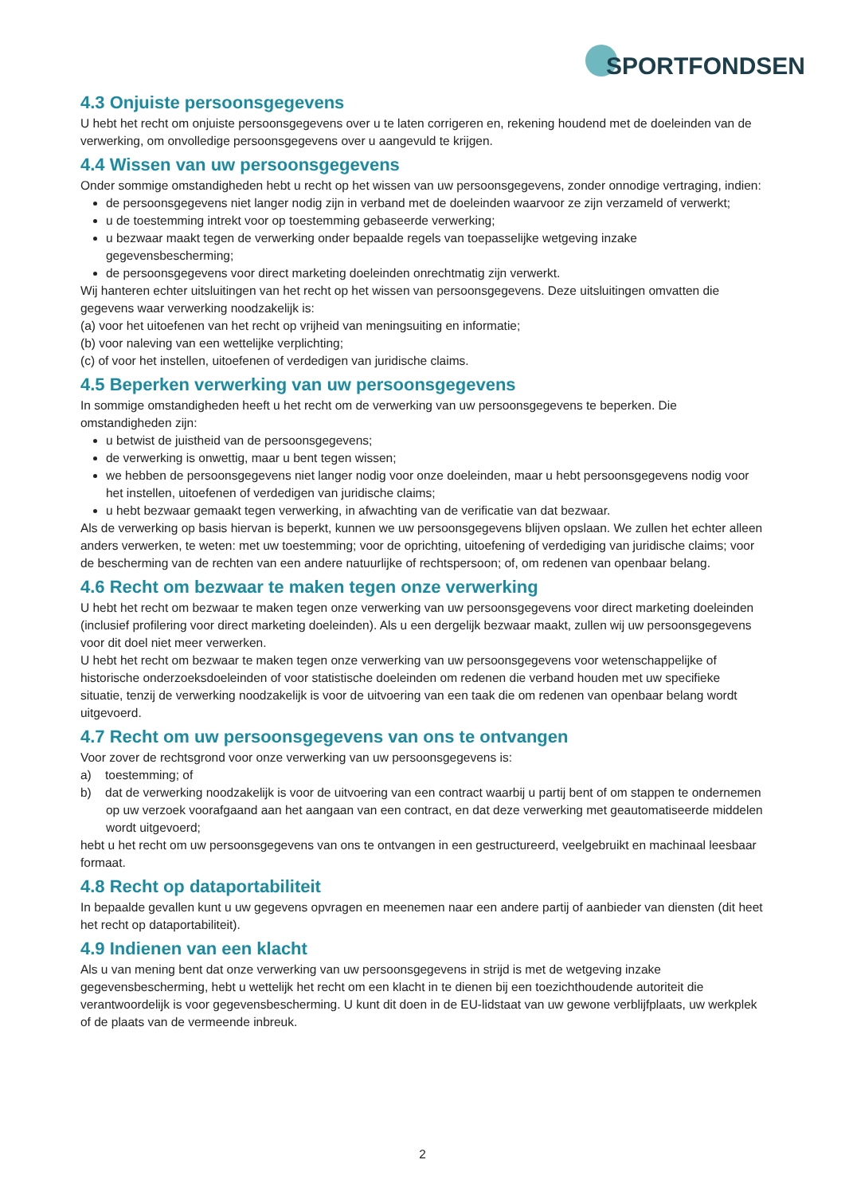SPORTFONDSEN
4.3 Onjuiste persoonsgegevens
U hebt het recht om onjuiste persoonsgegevens over u te laten corrigeren en, rekening houdend met de doeleinden van de verwerking, om onvolledige persoonsgegevens over u aangevuld te krijgen.
4.4 Wissen van uw persoonsgegevens
Onder sommige omstandigheden hebt u recht op het wissen van uw persoonsgegevens, zonder onnodige vertraging, indien:
de persoonsgegevens niet langer nodig zijn in verband met de doeleinden waarvoor ze zijn verzameld of verwerkt;
u de toestemming intrekt voor op toestemming gebaseerde verwerking;
u bezwaar maakt tegen de verwerking onder bepaalde regels van toepasselijke wetgeving inzake gegevensbescherming;
de persoonsgegevens voor direct marketing doeleinden onrechtmatig zijn verwerkt.
Wij hanteren echter uitsluitingen van het recht op het wissen van persoonsgegevens. Deze uitsluitingen omvatten die gegevens waar verwerking noodzakelijk is:
(a) voor het uitoefenen van het recht op vrijheid van meningsuiting en informatie;
(b) voor naleving van een wettelijke verplichting;
(c) of voor het instellen, uitoefenen of verdedigen van juridische claims.
4.5 Beperken verwerking van uw persoonsgegevens
In sommige omstandigheden heeft u het recht om de verwerking van uw persoonsgegevens te beperken. Die omstandigheden zijn:
u betwist de juistheid van de persoonsgegevens;
de verwerking is onwettig, maar u bent tegen wissen;
we hebben de persoonsgegevens niet langer nodig voor onze doeleinden, maar u hebt persoonsgegevens nodig voor het instellen, uitoefenen of verdedigen van juridische claims;
u hebt bezwaar gemaakt tegen verwerking, in afwachting van de verificatie van dat bezwaar.
Als de verwerking op basis hiervan is beperkt, kunnen we uw persoonsgegevens blijven opslaan. We zullen het echter alleen anders verwerken, te weten: met uw toestemming; voor de oprichting, uitoefening of verdediging van juridische claims; voor de bescherming van de rechten van een andere natuurlijke of rechtspersoon; of, om redenen van openbaar belang.
4.6 Recht om bezwaar te maken tegen onze verwerking
U hebt het recht om bezwaar te maken tegen onze verwerking van uw persoonsgegevens voor direct marketing doeleinden (inclusief profilering voor direct marketing doeleinden). Als u een dergelijk bezwaar maakt, zullen wij uw persoonsgegevens voor dit doel niet meer verwerken.
U hebt het recht om bezwaar te maken tegen onze verwerking van uw persoonsgegevens voor wetenschappelijke of historische onderzoeksdoeleinden of voor statistische doeleinden om redenen die verband houden met uw specifieke situatie, tenzij de verwerking noodzakelijk is voor de uitvoering van een taak die om redenen van openbaar belang wordt uitgevoerd.
4.7 Recht om uw persoonsgegevens van ons te ontvangen
Voor zover de rechtsgrond voor onze verwerking van uw persoonsgegevens is:
a) toestemming; of
b) dat de verwerking noodzakelijk is voor de uitvoering van een contract waarbij u partij bent of om stappen te ondernemen op uw verzoek voorafgaand aan het aangaan van een contract, en dat deze verwerking met geautomatiseerde middelen wordt uitgevoerd;
hebt u het recht om uw persoonsgegevens van ons te ontvangen in een gestructureerd, veelgebruikt en machinaal leesbaar formaat.
4.8 Recht op dataportabiliteit
In bepaalde gevallen kunt u uw gegevens opvragen en meenemen naar een andere partij of aanbieder van diensten (dit heet het recht op dataportabiliteit).
4.9 Indienen van een klacht
Als u van mening bent dat onze verwerking van uw persoonsgegevens in strijd is met de wetgeving inzake gegevensbescherming, hebt u wettelijk het recht om een klacht in te dienen bij een toezichthoudende autoriteit die verantwoordelijk is voor gegevensbescherming. U kunt dit doen in de EU-lidstaat van uw gewone verblijfplaats, uw werkplek of de plaats van de vermeende inbreuk.
2